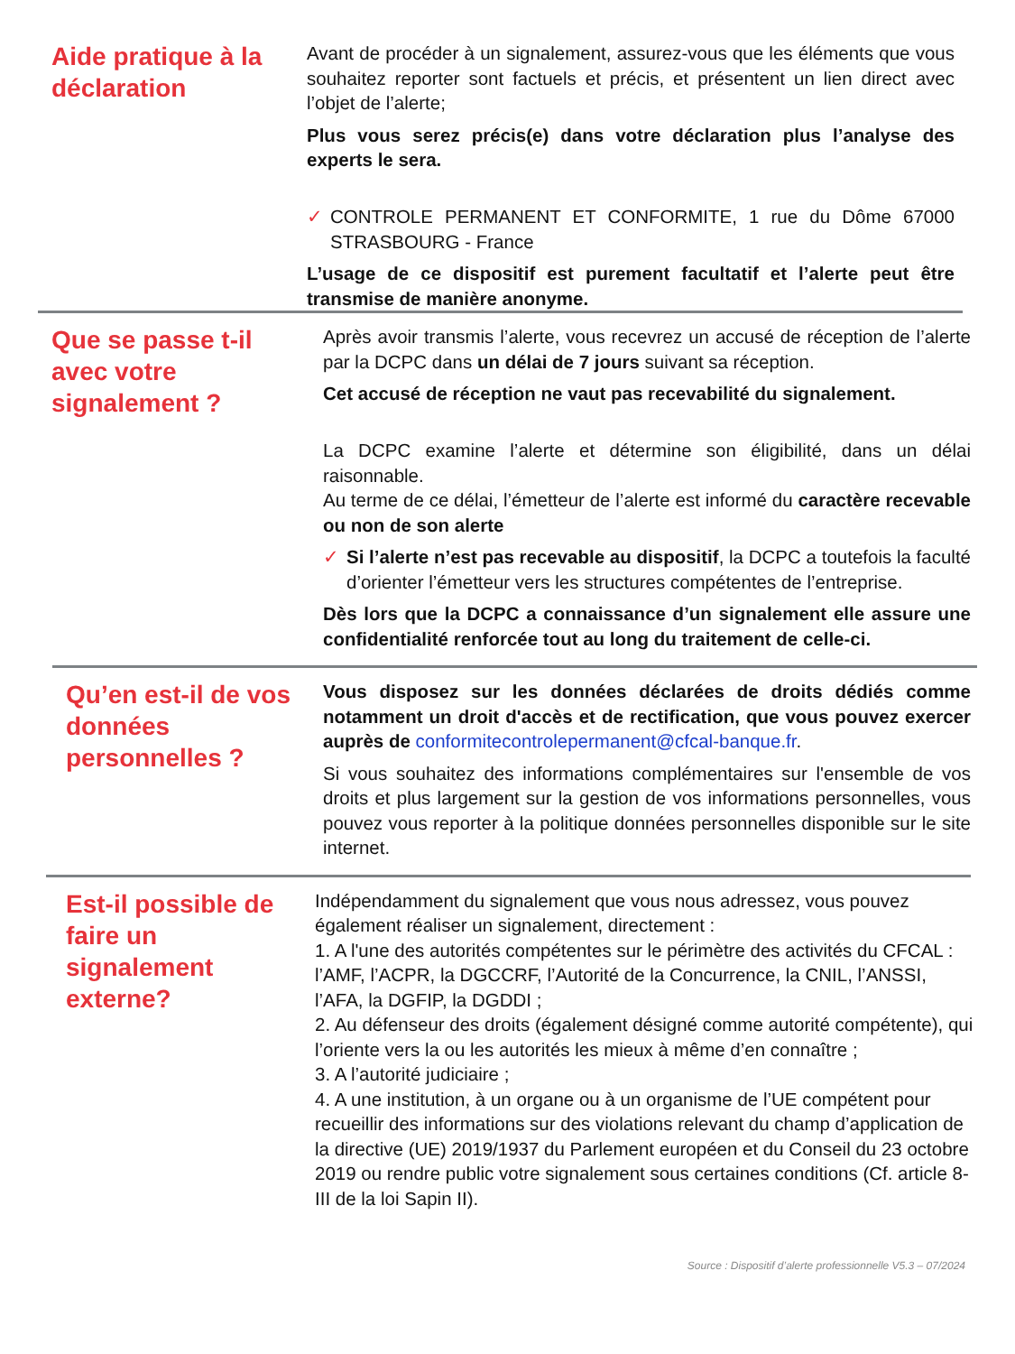Aide pratique à la déclaration
Avant de procéder à un signalement, assurez-vous que les éléments que vous souhaitez reporter sont factuels et précis, et présentent un lien direct avec l’objet de l’alerte;
Plus vous serez précis(e) dans votre déclaration plus l’analyse des experts le sera.
✓ CONTROLE PERMANENT ET CONFORMITE, 1 rue du Dôme 67000 STRASBOURG - France
L’usage de ce dispositif est purement facultatif et l’alerte peut être transmise de manière anonyme.
Que se passe t-il avec votre signalement ?
Après avoir transmis l’alerte, vous recevrez un accusé de réception de l’alerte par la DCPC dans un délai de 7 jours suivant sa réception.
Cet accusé de réception ne vaut pas recevabilité du signalement.
La DCPC examine l’alerte et détermine son éligibilité, dans un délai raisonnable.
Au terme de ce délai, l’émetteur de l’alerte est informé du caractère recevable ou non de son alerte
✓ Si l’alerte n’est pas recevable au dispositif, la DCPC a toutefois la faculté d’orienter l’émetteur vers les structures compétentes de l’entreprise.
Dès lors que la DCPC a connaissance d’un signalement elle assure une confidentialité renforcée tout au long du traitement de celle-ci.
Qu’en est-il de vos données personnelles ?
Vous disposez sur les données déclarées de droits dédiés comme notamment un droit d'accès et de rectification, que vous pouvez exercer auprès de conformitecontrolepermanent@cfcal-banque.fr.
Si vous souhaitez des informations complémentaires sur l'ensemble de vos droits et plus largement sur la gestion de vos informations personnelles, vous pouvez vous reporter à la politique données personnelles disponible sur le site internet.
Est-il possible de faire un signalement externe?
Indépendamment du signalement que vous nous adressez, vous pouvez également réaliser un signalement, directement :
1. A l'une des autorités compétentes sur le périmètre des activités du CFCAL : l’AMF, l’ACPR, la DGCCRF, l’Autorité de la Concurrence, la CNIL, l’ANSSI, l’AFA, la DGFIP, la DGDDI ;
2. Au défenseur des droits (également désigné comme autorité compétente), qui l’oriente vers la ou les autorités les mieux à même d’en connaître ;
3. A l’autorité judiciaire ;
4. A une institution, à un organe ou à un organisme de l’UE compétent pour recueillir des informations sur des violations relevant du champ d’application de la directive (UE) 2019/1937 du Parlement européen et du Conseil du 23 octobre 2019 ou rendre public votre signalement sous certaines conditions (Cf. article 8-III de la loi Sapin II).
Source : Dispositif d’alerte professionnelle V5.3 – 07/2024